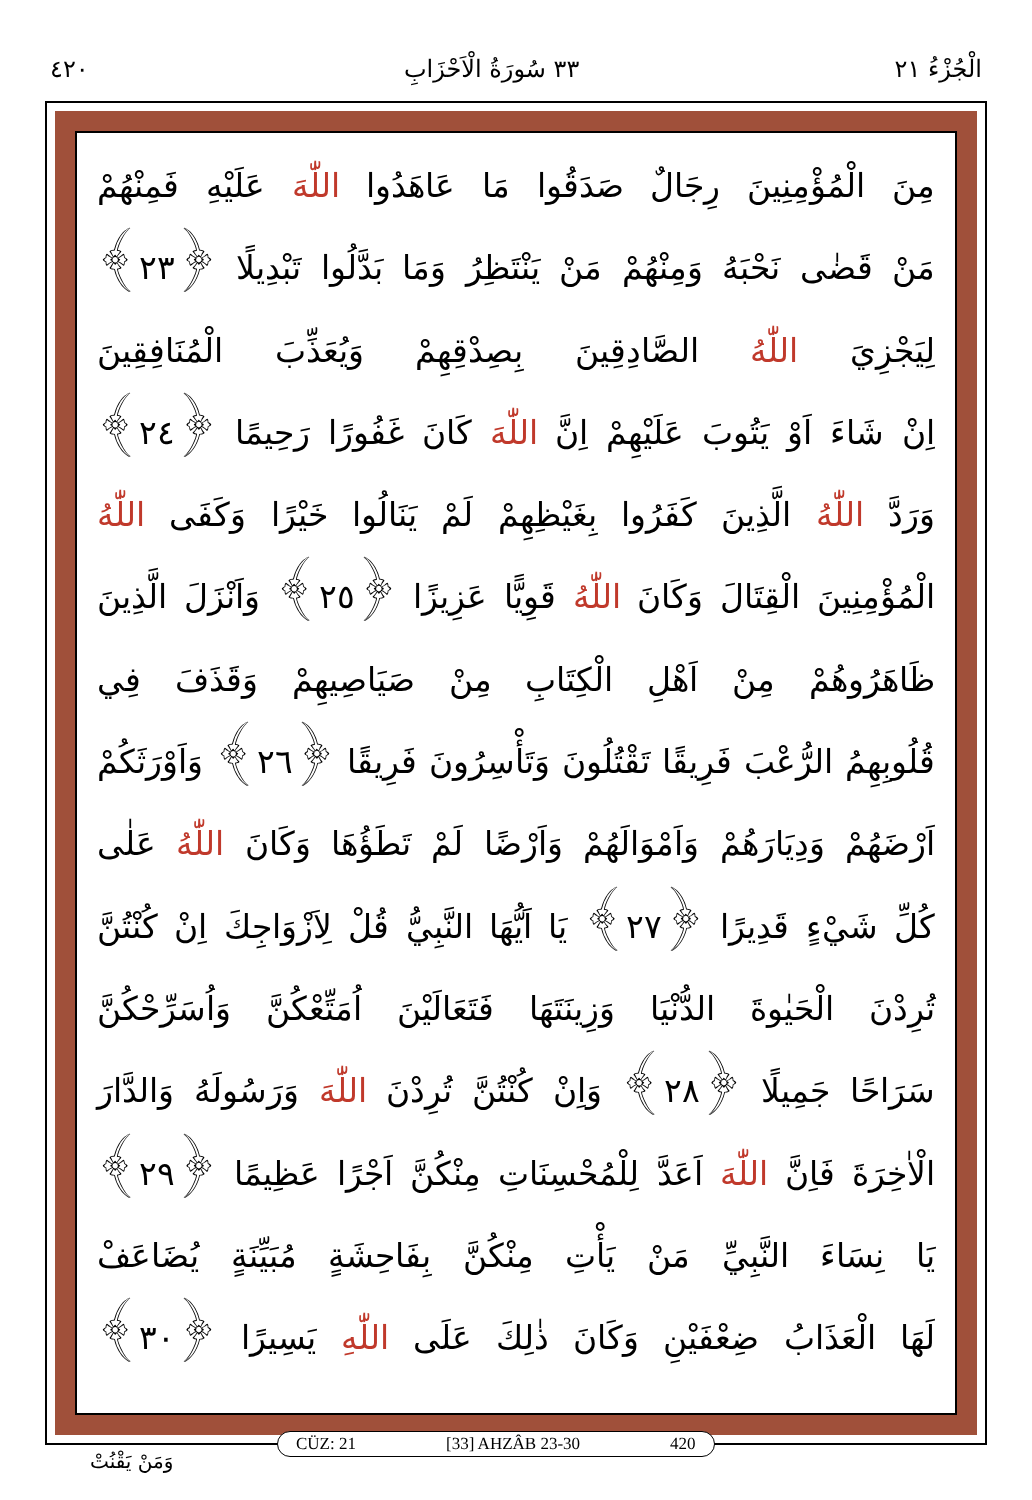الْجُزْءُ ٢١ ٣٣ سُورَةُ الْاَحْزَابِ ٤٢٠
مِنَ الْمُؤْمِنِينَ رِجَالٌ صَدَقُوا مَا عَاهَدُوا اللّٰهَ عَلَيْهِ فَمِنْهُمْ
مَنْ قَضٰى نَحْبَهُ وَمِنْهُمْ مَنْ يَنْتَظِرُ وَمَا بَدَّلُوا تَبْدِيلًا ﴿٢٣﴾
لِيَجْزِيَ اللّٰهُ الصَّادِقِينَ بِصِدْقِهِمْ وَيُعَذِّبَ الْمُنَافِقِينَ
اِنْ شَاءَ اَوْ يَتُوبَ عَلَيْهِمْ اِنَّ اللّٰهَ كَانَ غَفُورًا رَحِيمًا ﴿٢٤﴾
وَرَدَّ اللّٰهُ الَّذِينَ كَفَرُوا بِغَيْظِهِمْ لَمْ يَنَالُوا خَيْرًا وَكَفَى اللّٰهُ
الْمُؤْمِنِينَ الْقِتَالَ وَكَانَ اللّٰهُ قَوِيًّا عَزِيزًا ﴿٢٥﴾ وَاَنْزَلَ الَّذِينَ
ظَاهَرُوهُمْ مِنْ اَهْلِ الْكِتَابِ مِنْ صَيَاصِيهِمْ وَقَذَفَ فِي
قُلُوبِهِمُ الرُّعْبَ فَرِيقًا تَقْتُلُونَ وَتَأْسِرُونَ فَرِيقًا ﴿٢٦﴾ وَاَوْرَثَكُمْ
اَرْضَهُمْ وَدِيَارَهُمْ وَاَمْوَالَهُمْ وَاَرْضًا لَمْ تَطَؤُهَا وَكَانَ اللّٰهُ عَلٰى
كُلِّ شَيْءٍ قَدِيرًا ﴿٢٧﴾ يَا اَيُّهَا النَّبِيُّ قُلْ لِاَزْوَاجِكَ اِنْ كُنْتُنَّ
تُرِدْنَ الْحَيٰوةَ الدُّنْيَا وَزِينَتَهَا فَتَعَالَيْنَ اُمَتِّعْكُنَّ وَاُسَرِّحْكُنَّ
سَرَاحًا جَمِيلًا ﴿٢٨﴾ وَاِنْ كُنْتُنَّ تُرِدْنَ اللّٰهَ وَرَسُولَهُ وَالدَّارَ
الْاٰخِرَةَ فَاِنَّ اللّٰهَ اَعَدَّ لِلْمُحْسِنَاتِ مِنْكُنَّ اَجْرًا عَظِيمًا ﴿٢٩﴾
يَا نِسَاءَ النَّبِيِّ مَنْ يَأْتِ مِنْكُنَّ بِفَاحِشَةٍ مُبَيِّنَةٍ يُضَاعَفْ
لَهَا الْعَذَابُ ضِعْفَيْنِ وَكَانَ ذٰلِكَ عَلَى اللّٰهِ يَسِيرًا ﴿٣٠﴾
CÜZ: 21 [33] AHZÂB 23-30 420
وَمَنْ يَقْنُتْ